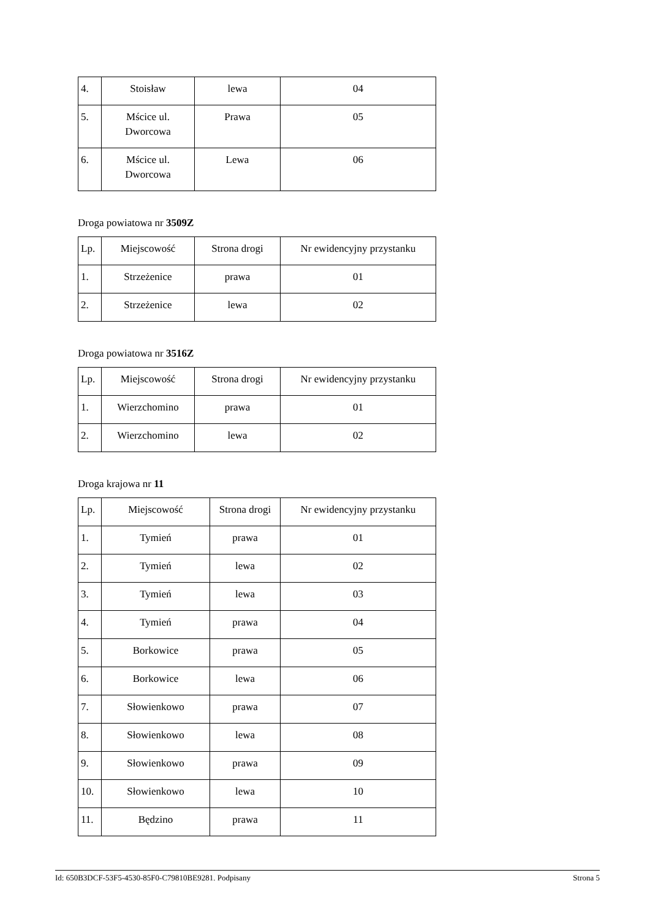| 4. | Stoisław | lewa | 04 |
| 5. | Mścice ul. Dworcowa | Prawa | 05 |
| 6. | Mścice ul. Dworcowa | Lewa | 06 |
Droga powiatowa nr 3509Z
| Lp. | Miejscowość | Strona drogi | Nr ewidencyjny przystanku |
| 1. | Strzeżenice | prawa | 01 |
| 2. | Strzeżenice | lewa | 02 |
Droga powiatowa nr 3516Z
| Lp. | Miejscowość | Strona drogi | Nr ewidencyjny przystanku |
| 1. | Wierzchomino | prawa | 01 |
| 2. | Wierzchomino | lewa | 02 |
Droga krajowa nr 11
| Lp. | Miejscowość | Strona drogi | Nr ewidencyjny przystanku |
| 1. | Tymień | prawa | 01 |
| 2. | Tymień | lewa | 02 |
| 3. | Tymień | lewa | 03 |
| 4. | Tymień | prawa | 04 |
| 5. | Borkowice | prawa | 05 |
| 6. | Borkowice | lewa | 06 |
| 7. | Słowienkowo | prawa | 07 |
| 8. | Słowienkowo | lewa | 08 |
| 9. | Słowienkowo | prawa | 09 |
| 10. | Słowienkowo | lewa | 10 |
| 11. | Będzino | prawa | 11 |
Id: 650B3DCF-53F5-4530-85F0-C79810BE9281. Podpisany Strona 5